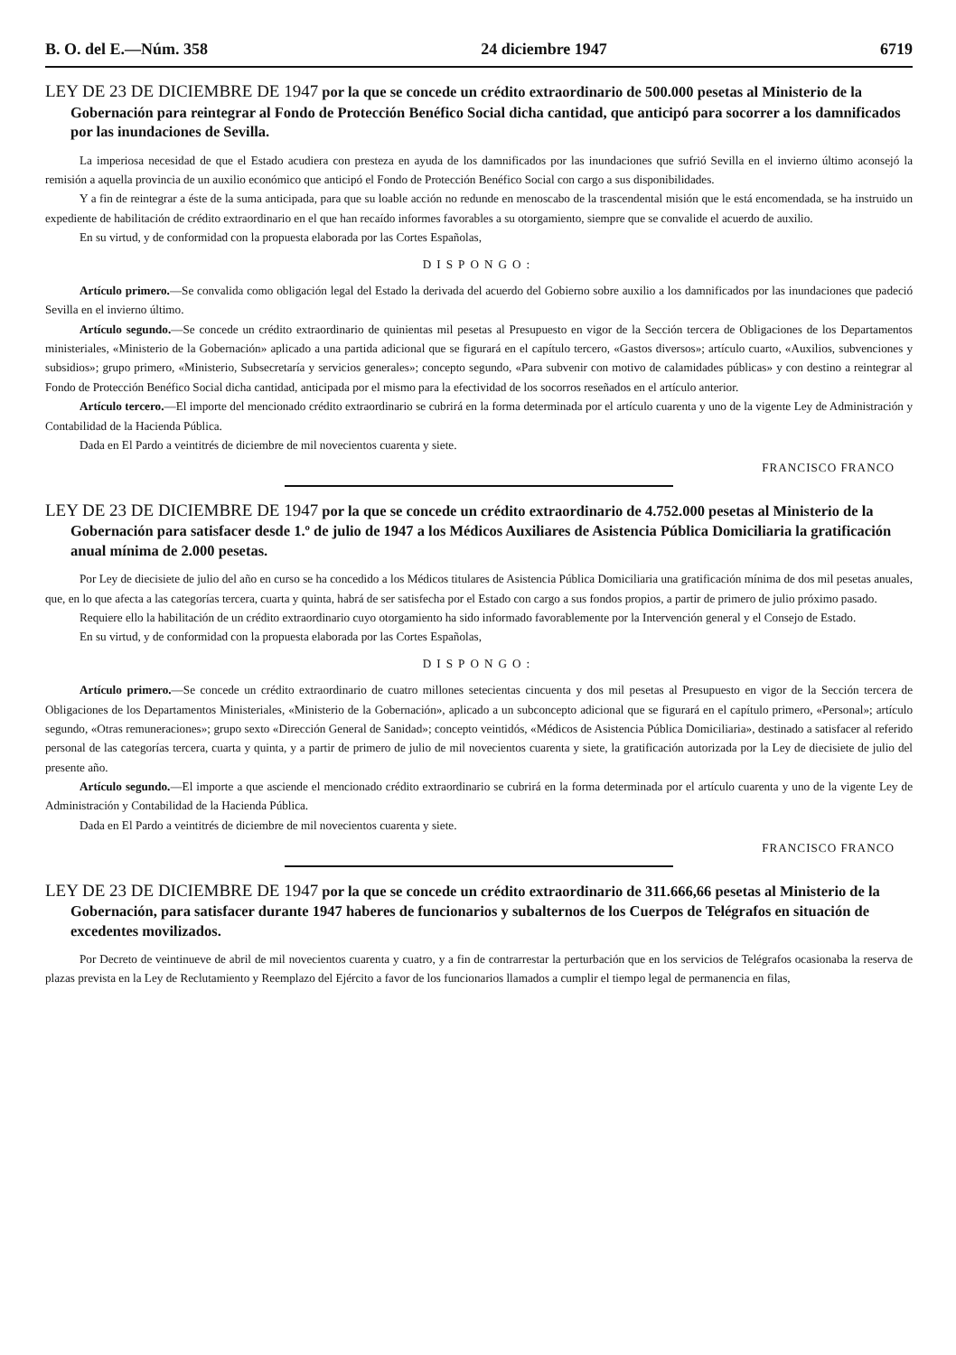B. O. del E.—Núm. 358 24 diciembre 1947 6719
LEY DE 23 DE DICIEMBRE DE 1947 por la que se concede un crédito extraordinario de 500.000 pesetas al Ministerio de la Gobernación para reintegrar al Fondo de Protección Benéfico Social dicha cantidad, que anticipó para socorrer a los damnificados por las inundaciones de Sevilla.
La imperiosa necesidad de que el Estado acudiera con presteza en ayuda de los damnificados por las inundaciones que sufrió Sevilla en el invierno último aconsejó la remisión a aquella provincia de un auxilio económico que anticipó el Fondo de Protección Benéfico Social con cargo a sus disponibilidades.
Y a fin de reintegrar a éste de la suma anticipada, para que su loable acción no redunde en menoscabo de la trascendental misión que le está encomendada, se ha instruido un expediente de habilitación de crédito extraordinario en el que han recaído informes favorables a su otorgamiento, siempre que se convalide el acuerdo de auxilio.
En su virtud, y de conformidad con la propuesta elaborada por las Cortes Españolas,
DISPONGO:
Artículo primero.—Se convalida como obligación legal del Estado la derivada del acuerdo del Gobierno sobre auxilio a los damnificados por las inundaciones que padeció Sevilla en el invierno último.
Artículo segundo.—Se concede un crédito extraordinario de quinientas mil pesetas al Presupuesto en vigor de la Sección tercera de Obligaciones de los Departamentos ministeriales, «Ministerio de la Gobernación» aplicado a una partida adicional que se figurará en el capítulo tercero, «Gastos diversos»; artículo cuarto, «Auxilios, subvenciones y subsidios»; grupo primero, «Ministerio, Subsecretaría y servicios generales»; concepto segundo, «Para subvenir con motivo de calamidades públicas» y con destino a reintegrar al Fondo de Protección Benéfico Social dicha cantidad, anticipada por el mismo para la efectividad de los socorros reseñados en el artículo anterior.
Artículo tercero.—El importe del mencionado crédito extraordinario se cubrirá en la forma determinada por el artículo cuarenta y uno de la vigente Ley de Administración y Contabilidad de la Hacienda Pública.
Dada en El Pardo a veintitrés de diciembre de mil novecientos cuarenta y siete.
FRANCISCO FRANCO
LEY DE 23 DE DICIEMBRE DE 1947 por la que se concede un crédito extraordinario de 4.752.000 pesetas al Ministerio de la Gobernación para satisfacer desde 1.º de julio de 1947 a los Médicos Auxiliares de Asistencia Pública Domiciliaria la gratificación anual mínima de 2.000 pesetas.
Por Ley de diecisiete de julio del año en curso se ha concedido a los Médicos titulares de Asistencia Pública Domiciliaria una gratificación mínima de dos mil pesetas anuales, que, en lo que afecta a las categorías tercera, cuarta y quinta, habrá de ser satisfecha por el Estado con cargo a sus fondos propios, a partir de primero de julio próximo pasado.
Requiere ello la habilitación de un crédito extraordinario cuyo otorgamiento ha sido informado favorablemente por la Intervención general y el Consejo de Estado.
En su virtud, y de conformidad con la propuesta elaborada por las Cortes Españolas,
DISPONGO:
Artículo primero.—Se concede un crédito extraordinario de cuatro millones setecientas cincuenta y dos mil pesetas al Presupuesto en vigor de la Sección tercera de Obligaciones de los Departamentos Ministeriales, «Ministerio de la Gobernación», aplicado a un subconcepto adicional que se figurará en el capítulo primero, «Personal»; artículo segundo, «Otras remuneraciones»; grupo sexto «Dirección General de Sanidad»; concepto veintidós, «Médicos de Asistencia Pública Domiciliaria», destinado a satisfacer al referido personal de las categorías tercera, cuarta y quinta, y a partir de primero de julio de mil novecientos cuarenta y siete, la gratificación autorizada por la Ley de diecisiete de julio del presente año.
Artículo segundo.—El importe a que asciende el mencionado crédito extraordinario se cubrirá en la forma determinada por el artículo cuarenta y uno de la vigente Ley de Administración y Contabilidad de la Hacienda Pública.
Dada en El Pardo a veintitrés de diciembre de mil novecientos cuarenta y siete.
FRANCISCO FRANCO
LEY DE 23 DE DICIEMBRE DE 1947 por la que se concede un crédito extraordinario de 311.666,66 pesetas al Ministerio de la Gobernación, para satisfacer durante 1947 haberes de funcionarios y subalternos de los Cuerpos de Telégrafos en situación de excedentes movilizados.
Por Decreto de veintinueve de abril de mil novecientos cuarenta y cuatro, y a fin de contrarrestar la perturbación que en los servicios de Telégrafos ocasionaba la reserva de plazas prevista en la Ley de Reclutamiento y Reemplazo del Ejército a favor de los funcionarios llamados a cumplir el tiempo legal de permanencia en filas,